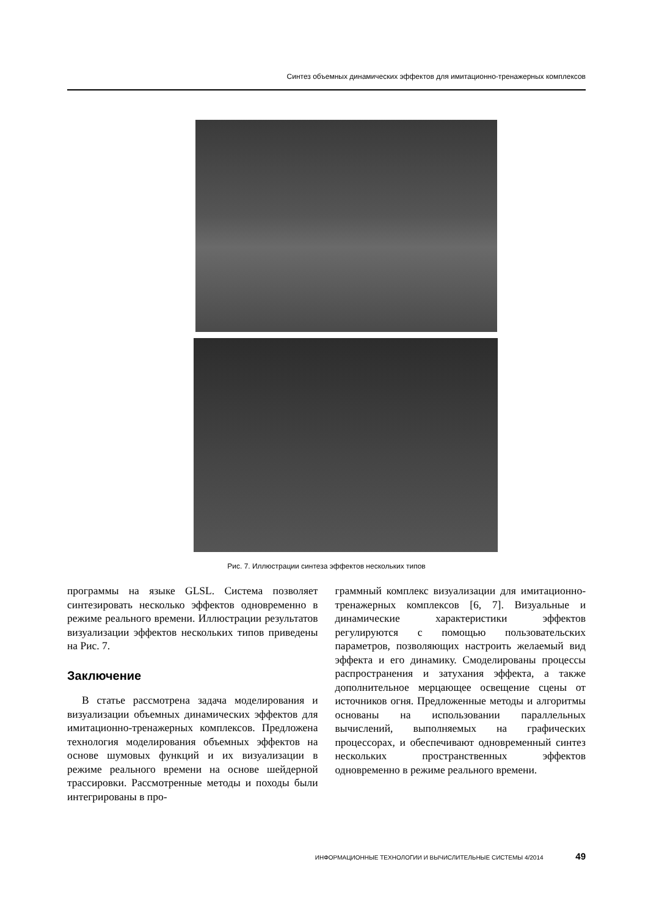Синтез объемных динамических эффектов для имитационно-тренажерных комплексов
Рис. 7. Иллюстрации синтеза эффектов нескольких типов
программы на языке GLSL. Система позволяет синтезировать несколько эффектов одновременно в режиме реального времени. Иллюстрации результатов визуализации эффектов нескольких типов приведены на Рис. 7.
Заключение
В статье рассмотрена задача моделирования и визуализации объемных динамических эффектов для имитационно-тренажерных комплексов. Предложена технология моделирования объемных эффектов на основе шумовых функций и их визуализации в режиме реального времени на основе шейдерной трассировки. Рассмотренные методы и походы были интегрированы в про-
граммный комплекс визуализации для имитационно-тренажерных комплексов [6, 7]. Визуальные и динамические характеристики эффектов регулируются с помощью пользовательских параметров, позволяющих настроить желаемый вид эффекта и его динамику. Смоделированы процессы распространения и затухания эффекта, а также дополнительное мерцающее освещение сцены от источников огня. Предложенные методы и алгоритмы основаны на использовании параллельных вычислений, выполняемых на графических процессорах, и обеспечивают одновременный синтез нескольких пространственных эффектов одновременно в режиме реального времени.
ИНФОРМАЦИОННЫЕ ТЕХНОЛОГИИ И ВЫЧИСЛИТЕЛЬНЫЕ СИСТЕМЫ 4/2014 49